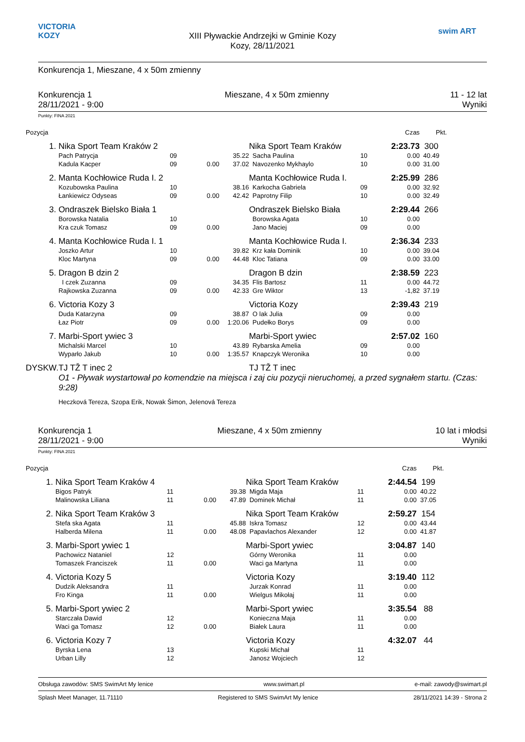VICTORIA KOZY
XIII Pływackie Andrzejki w Gminie Kozy
Kozy, 28/11/2021
swim ART
Konkurencja 1, Mieszane, 4 x 50m zmienny
Konkurencja 1
28/11/2021 - 9:00
Mieszane, 4 x 50m zmienny 11 - 12 lat
Wyniki
Punkty: FINA 2021
| Pozycja | | | | | | | Czas | Pkt. | |
| 1. | Nika Sport Team Kraków 2 | | | | Nika Sport Team Kraków | | 2:23.73 | 300 | |
| | Pach Patrycja | 09 | | 35.22 | Sacha Paulina | 10 | 0.00 | 40.49 | |
| | Kadula Kacper | 09 | 0.00 | 37.02 | Navozenko Mykhaylo | 10 | 0.00 | 31.00 | |
| 2. | Manta Kochłowice Ruda I. 2 | | | | Manta Kochłowice Ruda I. | | 2:25.99 | 286 | |
| | Kozubowska Paulina | 10 | | 38.16 | Karkocha Gabriela | 09 | 0.00 | 32.92 | |
| | Łankiewicz Odyseas | 09 | 0.00 | 42.42 | Paprotny Filip | 10 | 0.00 | 32.49 | |
| 3. | Ondraszek Bielsko Biała 1 | | | | Ondraszek Bielsko Biała | | 2:29.44 | 266 | |
| | Borowska Natalia | 10 | | | Borowska Agata | 10 | 0.00 | | |
| | Kra czuk Tomasz | 09 | 0.00 | | Jano Maciej | 09 | 0.00 | | |
| 4. | Manta Kochłowice Ruda I. 1 | | | | Manta Kochłowice Ruda I. | | 2:36.34 | 233 | |
| | Joszko Artur | 10 | | 39.82 | Krz kała Dominik | 10 | 0.00 | 39.04 | |
| | Kloc Martyna | 09 | 0.00 | 44.48 | Kloc Tatiana | 09 | 0.00 | 33.00 | |
| 5. | Dragon B dzin 2 | | | | Dragon B dzin | | 2:38.59 | 223 | |
| | I czek Zuzanna | 09 | | 34.35 | Flis Bartosz | 11 | 0.00 | 44.72 | |
| | Rajkowska Zuzanna | 09 | 0.00 | 42.33 | Gre Wiktor | 13 | -1,82 | 37.19 | |
| 6. | Victoria Kozy 3 | | | | Victoria Kozy | | 2:39.43 | 219 | |
| | Duda Katarzyna | 09 | | 38.87 | O lak Julia | 09 | 0.00 | | |
| | Łaz Piotr | 09 | 0.00 | 1:20.06 | Pudełko Borys | 09 | 0.00 | | |
| 7. | Marbi-Sport ywiec 3 | | | | Marbi-Sport ywiec | | 2:57.02 | 160 | |
| | Michalski Marcel | 10 | | 43.89 | Rybarska Amelia | 09 | 0.00 | | |
| | Wyparło Jakub | 10 | 0.00 | 1:35.57 | Knapczyk Weronika | 10 | 0.00 | | |
| DYSKW. | TJ TŽ T inec 2 | | | | TJ TŽ T inec | | | | |
| | O1 - Pływak wystartował po komendzie na miejsca i zaj ciu pozycji nieruchomej, a przed sygnałem startu. (Czas: 9:28) | | | | | | | | |
| | Heczková Tereza, Szopa Erik, Nowak Šimon, Jelenová Tereza | | | | | | | | |
Konkurencja 1
28/11/2021 - 9:00
Mieszane, 4 x 50m zmienny 10 lat i młodsi
Wyniki
Punkty: FINA 2021
| Pozycja | | | | | | | Czas | Pkt. | |
| 1. | Nika Sport Team Kraków 4 | | | | Nika Sport Team Kraków | | 2:44.54 | 199 | |
| | Bigos Patryk | 11 | | 39.38 | Migda Maja | 11 | 0.00 | 40.22 | |
| | Malinowska Liliana | 11 | 0.00 | 47.89 | Dominek Michał | 11 | 0.00 | 37.05 | |
| 2. | Nika Sport Team Kraków 3 | | | | Nika Sport Team Kraków | | 2:59.27 | 154 | |
| | Stefa ska Agata | 11 | | 45.88 | Iskra Tomasz | 12 | 0.00 | 43.44 | |
| | Halberda Milena | 11 | 0.00 | 48.08 | Papavlachos Alexander | 12 | 0.00 | 41.87 | |
| 3. | Marbi-Sport ywiec 1 | | | | Marbi-Sport ywiec | | 3:04.87 | 140 | |
| | Pachowicz Nataniel | 12 | | | Górny Weronika | 11 | 0.00 | | |
| | Tomaszek Franciszek | 11 | 0.00 | | Waci ga Martyna | 11 | 0.00 | | |
| 4. | Victoria Kozy 5 | | | | Victoria Kozy | | 3:19.40 | 112 | |
| | Dudzik Aleksandra | 11 | | | Jurzak Konrad | 11 | 0.00 | | |
| | Fro Kinga | 11 | 0.00 | | Wielgus Mikołaj | 11 | 0.00 | | |
| 5. | Marbi-Sport ywiec 2 | | | | Marbi-Sport ywiec | | 3:35.54 | 88 | |
| | Starczała Dawid | 12 | | | Konieczna Maja | 11 | 0.00 | | |
| | Waci ga Tomasz | 12 | 0.00 | | Białek Laura | 11 | 0.00 | | |
| 6. | Victoria Kozy 7 | | | | Victoria Kozy | | 4:32.07 | 44 | |
| | Byrska Lena | 13 | | | Kupski Michał | 11 | | | |
| | Urban Lilly | 12 | | | Janosz Wojciech | 12 | | | |
Obsługa zawodów: SMS SwimArt My lenice www.swimart.pl e-mail: zawody@swimart.pl
Splash Meet Manager, 11.71110 Registered to SMS SwimArt My lenice 28/11/2021 14:39 - Strona 2